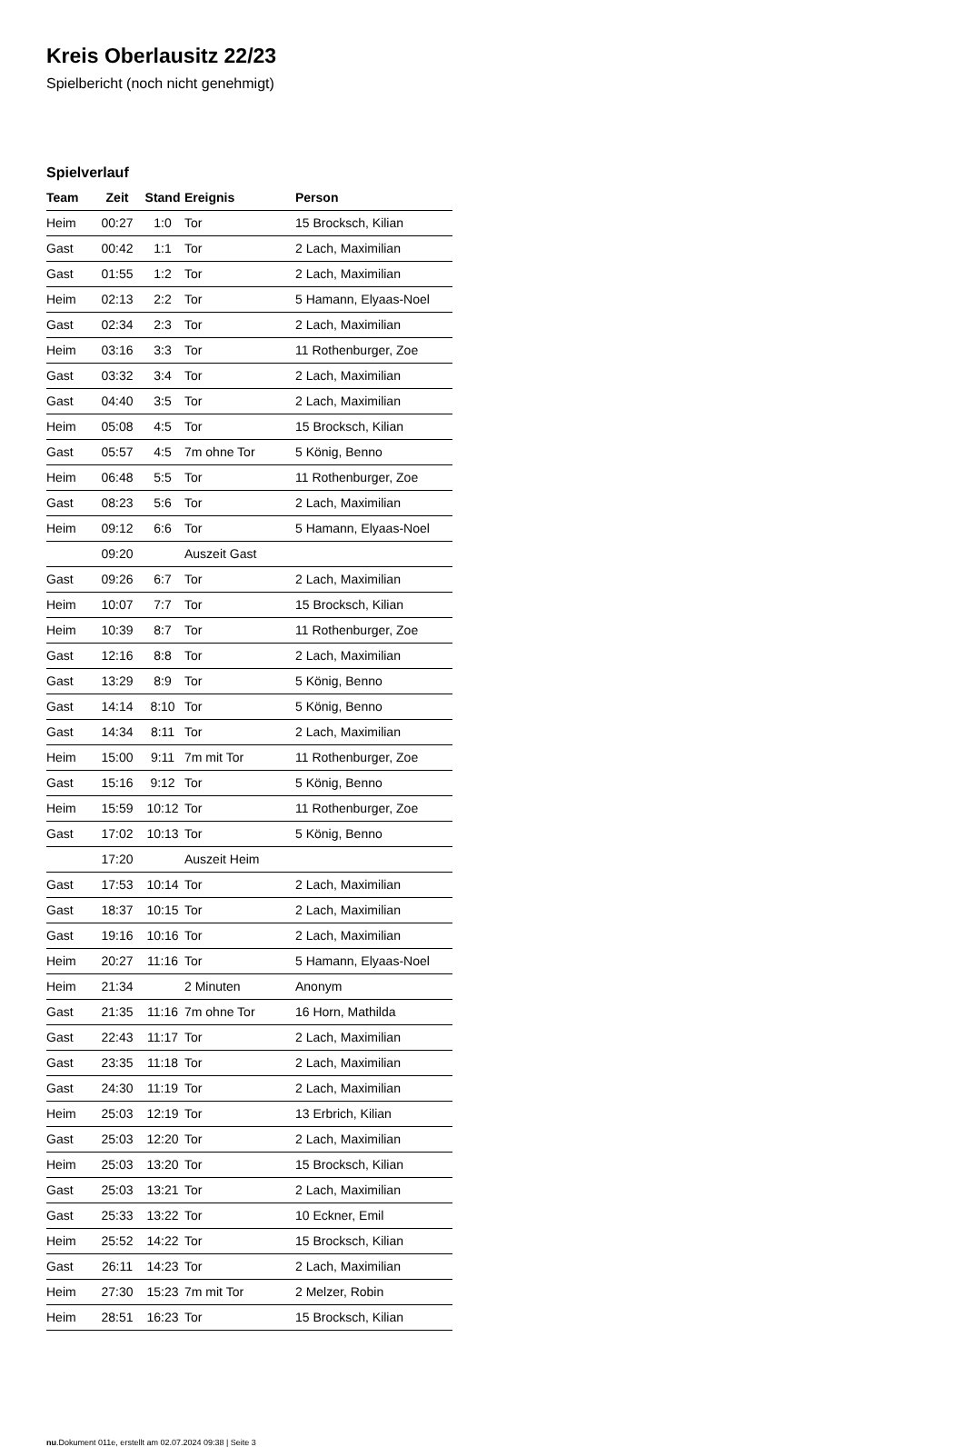Kreis Oberlausitz 22/23
Spielbericht (noch nicht genehmigt)
Spielverlauf
| Team | Zeit | Stand | Ereignis | Person |
| --- | --- | --- | --- | --- |
| Heim | 00:27 | 1:0 | Tor | 15 Brocksch, Kilian |
| Gast | 00:42 | 1:1 | Tor | 2 Lach, Maximilian |
| Gast | 01:55 | 1:2 | Tor | 2 Lach, Maximilian |
| Heim | 02:13 | 2:2 | Tor | 5 Hamann, Elyaas-Noel |
| Gast | 02:34 | 2:3 | Tor | 2 Lach, Maximilian |
| Heim | 03:16 | 3:3 | Tor | 11 Rothenburger, Zoe |
| Gast | 03:32 | 3:4 | Tor | 2 Lach, Maximilian |
| Gast | 04:40 | 3:5 | Tor | 2 Lach, Maximilian |
| Heim | 05:08 | 4:5 | Tor | 15 Brocksch, Kilian |
| Gast | 05:57 | 4:5 | 7m ohne Tor | 5 König, Benno |
| Heim | 06:48 | 5:5 | Tor | 11 Rothenburger, Zoe |
| Gast | 08:23 | 5:6 | Tor | 2 Lach, Maximilian |
| Heim | 09:12 | 6:6 | Tor | 5 Hamann, Elyaas-Noel |
| | 09:20 | | Auszeit Gast | |
| Gast | 09:26 | 6:7 | Tor | 2 Lach, Maximilian |
| Heim | 10:07 | 7:7 | Tor | 15 Brocksch, Kilian |
| Heim | 10:39 | 8:7 | Tor | 11 Rothenburger, Zoe |
| Gast | 12:16 | 8:8 | Tor | 2 Lach, Maximilian |
| Gast | 13:29 | 8:9 | Tor | 5 König, Benno |
| Gast | 14:14 | 8:10 | Tor | 5 König, Benno |
| Gast | 14:34 | 8:11 | Tor | 2 Lach, Maximilian |
| Heim | 15:00 | 9:11 | 7m mit Tor | 11 Rothenburger, Zoe |
| Gast | 15:16 | 9:12 | Tor | 5 König, Benno |
| Heim | 15:59 | 10:12 | Tor | 11 Rothenburger, Zoe |
| Gast | 17:02 | 10:13 | Tor | 5 König, Benno |
| | 17:20 | | Auszeit Heim | |
| Gast | 17:53 | 10:14 | Tor | 2 Lach, Maximilian |
| Gast | 18:37 | 10:15 | Tor | 2 Lach, Maximilian |
| Gast | 19:16 | 10:16 | Tor | 2 Lach, Maximilian |
| Heim | 20:27 | 11:16 | Tor | 5 Hamann, Elyaas-Noel |
| Heim | 21:34 | | 2 Minuten | Anonym |
| Gast | 21:35 | 11:16 | 7m ohne Tor | 16 Horn, Mathilda |
| Gast | 22:43 | 11:17 | Tor | 2 Lach, Maximilian |
| Gast | 23:35 | 11:18 | Tor | 2 Lach, Maximilian |
| Gast | 24:30 | 11:19 | Tor | 2 Lach, Maximilian |
| Heim | 25:03 | 12:19 | Tor | 13 Erbrich, Kilian |
| Gast | 25:03 | 12:20 | Tor | 2 Lach, Maximilian |
| Heim | 25:03 | 13:20 | Tor | 15 Brocksch, Kilian |
| Gast | 25:03 | 13:21 | Tor | 2 Lach, Maximilian |
| Gast | 25:33 | 13:22 | Tor | 10 Eckner, Emil |
| Heim | 25:52 | 14:22 | Tor | 15 Brocksch, Kilian |
| Gast | 26:11 | 14:23 | Tor | 2 Lach, Maximilian |
| Heim | 27:30 | 15:23 | 7m mit Tor | 2 Melzer, Robin |
| Heim | 28:51 | 16:23 | Tor | 15 Brocksch, Kilian |
nu.Dokument 011e, erstellt am 02.07.2024 09:38 | Seite 3